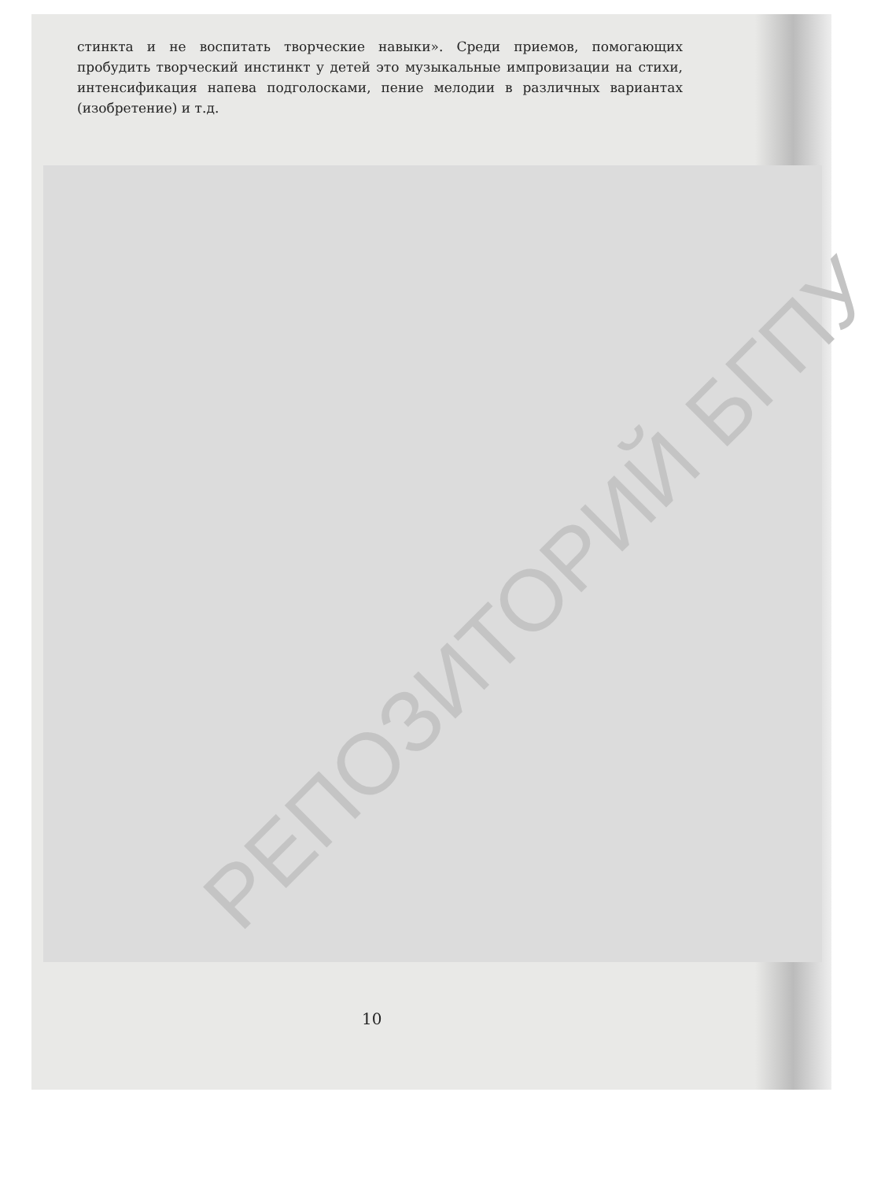стинкта и не воспитать творческие навыки». Среди приемов, помогающих пробудить творческий инстинкт у детей это музыкальные импровизации на стихи, интенсификация напева подголосками, пение мелодии в различных вариантах (изобретение) и т.д.
РЕПОЗИТОРИЙ БГПУ
10